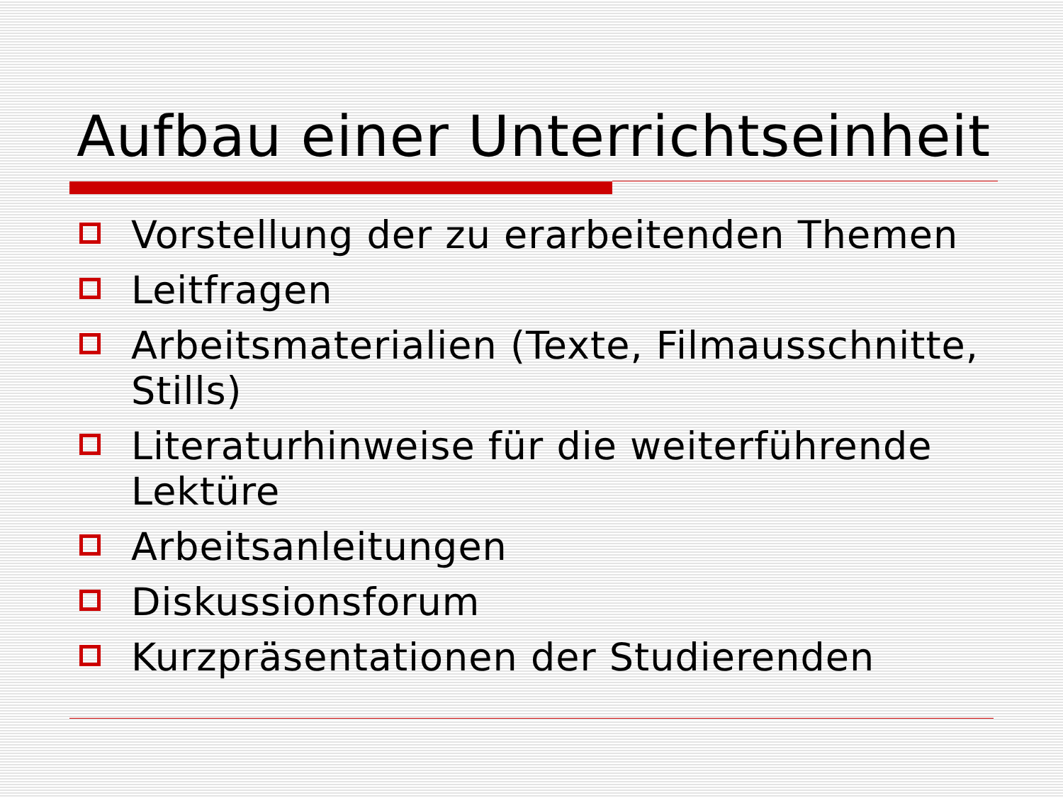Aufbau einer Unterrichtseinheit
Vorstellung der zu erarbeitenden Themen
Leitfragen
Arbeitsmaterialien (Texte, Filmausschnitte, Stills)
Literaturhinweise für die weiterführende Lektüre
Arbeitsanleitungen
Diskussionsforum
Kurzpräsentationen der Studierenden